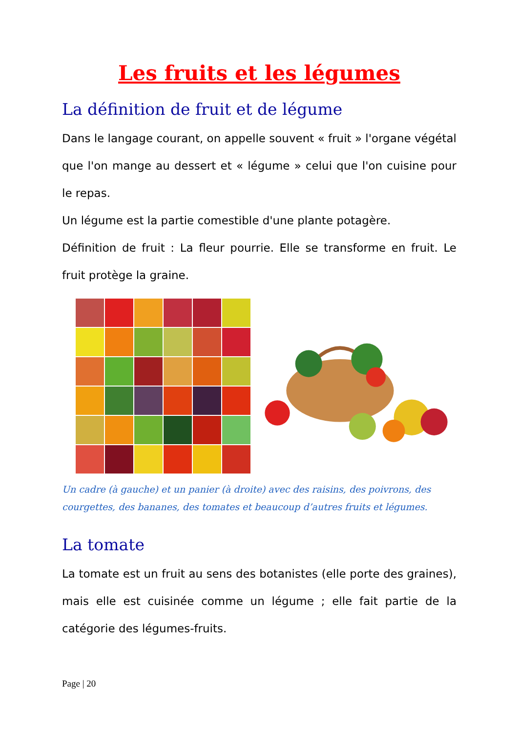Les fruits et les légumes
La définition de fruit et de légume
Dans le langage courant, on appelle souvent « fruit » l'organe végétal que l'on mange au dessert et « légume » celui que l'on cuisine pour le repas.
Un légume est la partie comestible d'une plante potagère.
Définition de fruit : La fleur pourrie. Elle se transforme en fruit. Le fruit protège la graine.
Un cadre (à gauche) et un panier (à droite) avec des raisins, des poivrons, des courgettes, des bananes, des tomates et beaucoup d’autres fruits et légumes.
La tomate
La tomate est un fruit au sens des botanistes (elle porte des graines), mais elle est cuisinée comme un légume ; elle fait partie de la catégorie des légumes-fruits.
Page | 20